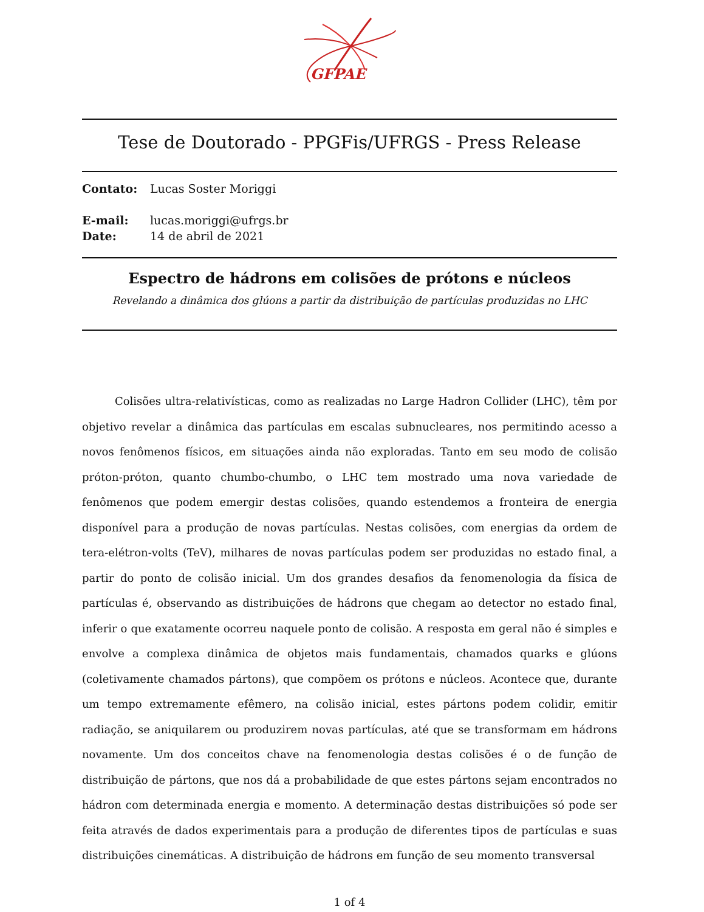GFPAE
Tese de Doutorado - PPGFis/UFRGS - Press Release
Contato: Lucas Soster Moriggi
E-mail: lucas.moriggi@ufrgs.br
Date: 14 de abril de 2021
Espectro de hádrons em colisões de prótons e núcleos
Revelando a dinâmica dos glúons a partir da distribuição de partículas produzidas no LHC
Colisões ultra-relativísticas, como as realizadas no Large Hadron Collider (LHC), têm por objetivo revelar a dinâmica das partículas em escalas subnucleares, nos permitindo acesso a novos fenômenos físicos, em situações ainda não exploradas. Tanto em seu modo de colisão próton-próton, quanto chumbo-chumbo, o LHC tem mostrado uma nova variedade de fenômenos que podem emergir destas colisões, quando estendemos a fronteira de energia disponível para a produção de novas partículas. Nestas colisões, com energias da ordem de tera-elétron-volts (TeV), milhares de novas partículas podem ser produzidas no estado final, a partir do ponto de colisão inicial. Um dos grandes desafios da fenomenologia da física de partículas é, observando as distribuições de hádrons que chegam ao detector no estado final, inferir o que exatamente ocorreu naquele ponto de colisão. A resposta em geral não é simples e envolve a complexa dinâmica de objetos mais fundamentais, chamados quarks e glúons (coletivamente chamados pártons), que compõem os prótons e núcleos. Acontece que, durante um tempo extremamente efêmero, na colisão inicial, estes pártons podem colidir, emitir radiação, se aniquilarem ou produzirem novas partículas, até que se transformam em hádrons novamente. Um dos conceitos chave na fenomenologia destas colisões é o de função de distribuição de pártons, que nos dá a probabilidade de que estes pártons sejam encontrados no hádron com determinada energia e momento. A determinação destas distribuições só pode ser feita através de dados experimentais para a produção de diferentes tipos de partículas e suas distribuições cinemáticas. A distribuição de hádrons em função de seu momento transversal
1 of 4